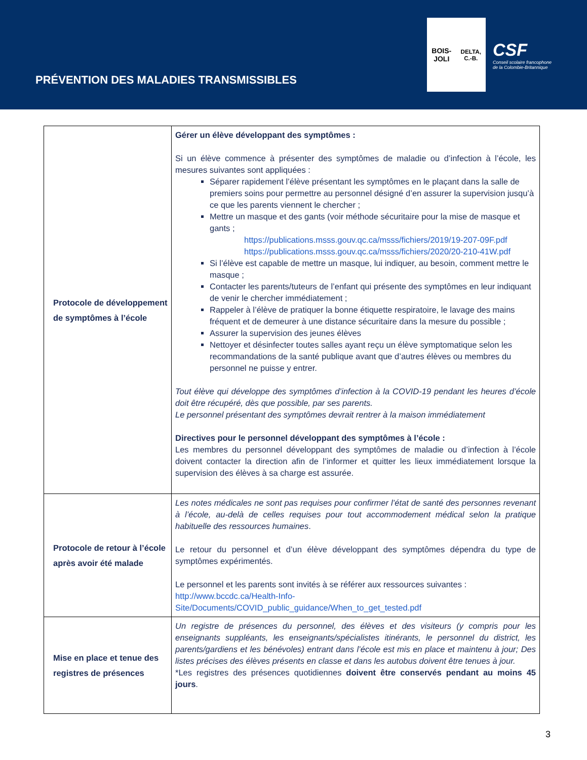PRÉVENTION DES MALADIES TRANSMISSIBLES
BOIS-JOLI
DELTA, C.-B.
CSF
Conseil scolaire francophone
de la Colombie-Britannique
| Protocole de développement de symptômes à l’école | Gérer un élève développant des symptômes : Si un élève commence à présenter des symptômes de maladie ou d’infection à l’école, les mesures suivantes sont appliquées : Séparer rapidement l’élève présentant les symptômes en le plaçant dans la salle de premiers soins pour permettre au personnel désigné d’en assurer la supervision jusqu’à ce que les parents viennent le chercher ; Mettre un masque et des gants (voir méthode sécuritaire pour la mise de masque et gants ; https://publications.msss.gouv.qc.ca/msss/fichiers/2019/19-207-09F.pdf https://publications.msss.gouv.qc.ca/msss/fichiers/2020/20-210-41W.pdf Si l’élève est capable de mettre un masque, lui indiquer, au besoin, comment mettre le masque ; Contacter les parents/tuteurs de l’enfant qui présente des symptômes en leur indiquant de venir le chercher immédiatement ; Rappeler à l’élève de pratiquer la bonne étiquette respiratoire, le lavage des mains fréquent et de demeurer à une distance sécuritaire dans la mesure du possible ; Assurer la supervision des jeunes élèves Nettoyer et désinfecter toutes salles ayant reçu un élève symptomatique selon les recommandations de la santé publique avant que d’autres élèves ou membres du personnel ne puisse y entrer. Tout élève qui développe des symptômes d’infection à la COVID-19 pendant les heures d’école doit être récupéré, dès que possible, par ses parents. Le personnel présentant des symptômes devrait rentrer à la maison immédiatement Directives pour le personnel développant des symptômes à l’école : Les membres du personnel développant des symptômes de maladie ou d’infection à l’école doivent contacter la direction afin de l’informer et quitter les lieux immédiatement lorsque la supervision des élèves à sa charge est assurée. |
| Protocole de retour à l’école après avoir été malade | Les notes médicales ne sont pas requises pour confirmer l’état de santé des personnes revenant à l’école, au-delà de celles requises pour tout accommodement médical selon la pratique habituelle des ressources humaines . Le retour du personnel et d’un élève développant des symptômes dépendra du type de symptômes expérimentés. Le personnel et les parents sont invités à se référer aux ressources suivantes : http://www.bccdc.ca/Health-Info- Site/Documents/COVID_public_guidance/When_to_get_tested.pdf |
| Mise en place et tenue des registres de présences | Un registre de présences du personnel, des élèves et des visiteurs (y compris pour les enseignants suppléants, les enseignants/spécialistes itinérants, le personnel du district, les parents/gardiens et les bénévoles) entrant dans l’école est mis en place et maintenu à jour; Des listes précises des élèves présents en classe et dans les autobus doivent être tenues à jour. *Les registres des présences quotidiennes doivent être conservés pendant au moins 45 jours . |
3